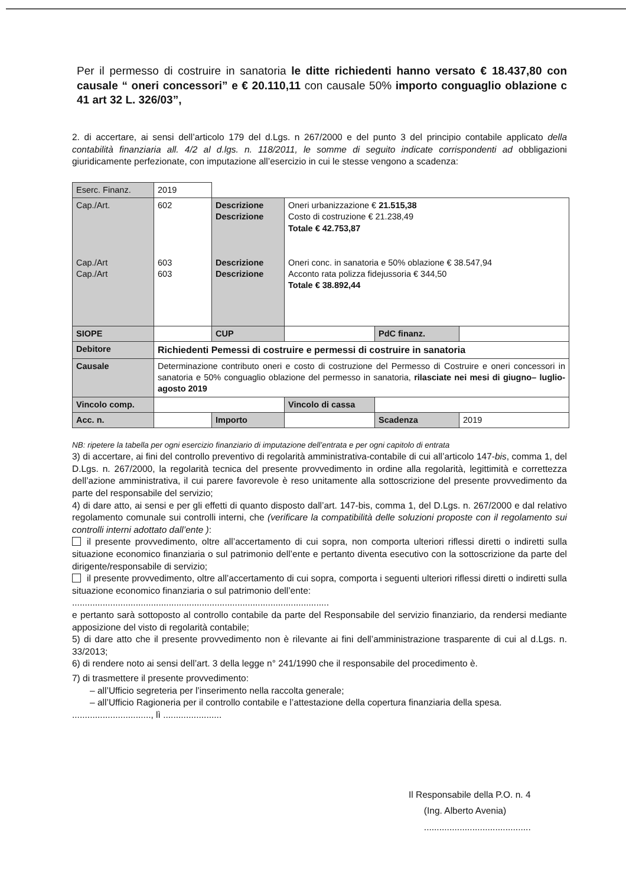Per il permesso di costruire in sanatoria le ditte richiedenti hanno versato € 18.437,80 con causale “ oneri concessori” e € 20.110,11 con causale 50% importo conguaglio oblazione c 41 art 32 L. 326/03”,
2. di accertare, ai sensi dell’articolo 179 del d.Lgs. n 267/2000 e del punto 3 del principio contabile applicato della contabilità finanziaria all. 4/2 al d.lgs. n. 118/2011, le somme di seguito indicate corrispondenti ad obbligazioni giuridicamente perfezionate, con imputazione all’esercizio in cui le stesse vengono a scadenza:
| Eserc. Finanz. | 2019 | | | | |
| Cap./Art. Cap./Art Cap./Art | 602 603 603 | Descrizione Descrizione Descrizione Descrizione | Oneri urbanizzazione € 21.515,38 Costo di costruzione € 21.238,49 Totale € 42.753,87 Oneri conc. in sanatoria e 50% oblazione € 38.547,94 Acconto rata polizza fidejussoria € 344,50 Totale € 38.892,44 | | |
| SIOPE | | CUP | | PdC finanz. | |
| Debitore | Richiedenti Pemessi di costruire e permessi di costruire in sanatoria | | | | |
| Causale | Determinazione contributo oneri e costo di costruzione del Permesso di Costruire e oneri concessori in sanatoria e 50% conguaglio oblazione del permesso in sanatoria, rilasciate nei mesi di giugno– luglio- agosto 2019 | | | | |
| Vincolo comp. | | | Vincolo di cassa | | |
| Acc. n. | | Importo | | Scadenza | 2019 |
NB: ripetere la tabella per ogni esercizio finanziario di imputazione dell’entrata e per ogni capitolo di entrata
3) di accertare, ai fini del controllo preventivo di regolarità amministrativa-contabile di cui all’articolo 147-bis, comma 1, del D.Lgs. n. 267/2000, la regolarità tecnica del presente provvedimento in ordine alla regolarità, legittimità e correttezza dell’azione amministrativa, il cui parere favorevole è reso unitamente alla sottoscrizione del presente provvedimento da parte del responsabile del servizio;
4) di dare atto, ai sensi e per gli effetti di quanto disposto dall’art. 147-bis, comma 1, del D.Lgs. n. 267/2000 e dal relativo regolamento comunale sui controlli interni, che (verificare la compatibilità delle soluzioni proposte con il regolamento sui controlli interni adottato dall’ente ):
il presente provvedimento, oltre all’accertamento di cui sopra, non comporta ulteriori riflessi diretti o indiretti sulla situazione economico finanziaria o sul patrimonio dell’ente e pertanto diventa esecutivo con la sottoscrizione da parte del dirigente/responsabile di servizio;
il presente provvedimento, oltre all’accertamento di cui sopra, comporta i seguenti ulteriori riflessi diretti o indiretti sulla situazione economico finanziaria o sul patrimonio dell’ente:
.....................................................................................................
e pertanto sarà sottoposto al controllo contabile da parte del Responsabile del servizio finanziario, da rendersi mediante apposizione del visto di regolarità contabile;
5) di dare atto che il presente provvedimento non è rilevante ai fini dell’amministrazione trasparente di cui al d.Lgs. n. 33/2013;
6) di rendere noto ai sensi dell’art. 3 della legge n° 241/1990 che il responsabile del procedimento è.
7) di trasmettere il presente provvedimento:
– all’Ufficio segreteria per l’inserimento nella raccolta generale;
– all’Ufficio Ragioneria per il controllo contabile e l’attestazione della copertura finanziaria della spesa.
..............................., lì .......................
Il Responsabile della P.O. n. 4
(Ing. Alberto Avenia)
..........................................